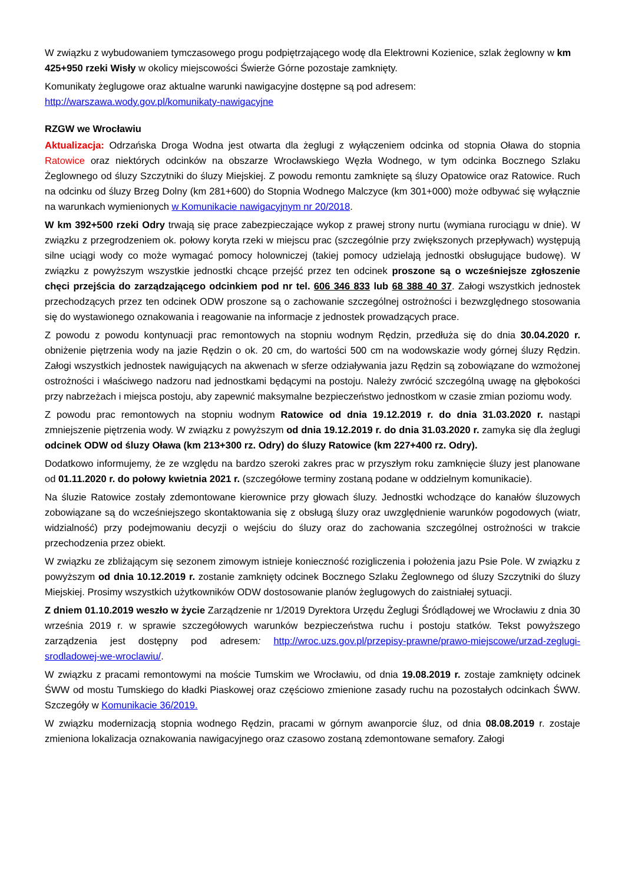W związku z wybudowaniem tymczasowego progu podpiętrzającego wodę dla Elektrowni Kozienice, szlak żeglowny w km 425+950 rzeki Wisły w okolicy miejscowości Świerże Górne pozostaje zamknięty.
Komunikaty żeglugowe oraz aktualne warunki nawigacyjne dostępne są pod adresem:
http://warszawa.wody.gov.pl/komunikaty-nawigacyjne
RZGW we Wrocławiu
Aktualizacja: Odrzańska Droga Wodna jest otwarta dla żeglugi z wyłączeniem odcinka od stopnia Oława do stopnia Ratowice oraz niektórych odcinków na obszarze Wrocławskiego Węzła Wodnego, w tym odcinka Bocznego Szlaku Żeglownego od śluzy Szczytniki do śluzy Miejskiej. Z powodu remontu zamknięte są śluzy Opatowice oraz Ratowice. Ruch na odcinku od śluzy Brzeg Dolny (km 281+600) do Stopnia Wodnego Malczyce (km 301+000) może odbywać się wyłącznie na warunkach wymienionych w Komunikacie nawigacyjnym nr 20/2018.
W km 392+500 rzeki Odry trwają się prace zabezpieczające wykop z prawej strony nurtu (wymiana rurociągu w dnie). W związku z przegrodzeniem ok. połowy koryta rzeki w miejscu prac (szczególnie przy zwiększonych przepływach) występują silne uciągi wody co może wymagać pomocy holowniczej (takiej pomocy udzielają jednostki obsługujące budowę). W związku z powyższym wszystkie jednostki chcące przejść przez ten odcinek proszone są o wcześniejsze zgłoszenie chęci przejścia do zarządzającego odcinkiem pod nr tel. 606 346 833 lub 68 388 40 37. Załogi wszystkich jednostek przechodzących przez ten odcinek ODW proszone są o zachowanie szczególnej ostrożności i bezwzględnego stosowania się do wystawionego oznakowania i reagowanie na informacje z jednostek prowadzących prace.
Z powodu z powodu kontynuacji prac remontowych na stopniu wodnym Rędzin, przedłuża się do dnia 30.04.2020 r. obniżenie piętrzenia wody na jazie Rędzin o ok. 20 cm, do wartości 500 cm na wodowskazie wody górnej śluzy Rędzin. Załogi wszystkich jednostek nawigujących na akwenach w sferze odziaływania jazu Rędzin są zobowiązane do wzmożonej ostrożności i właściwego nadzoru nad jednostkami będącymi na postoju. Należy zwrócić szczególną uwagę na głębokości przy nabrzeżach i miejsca postoju, aby zapewnić maksymalne bezpieczeństwo jednostkom w czasie zmian poziomu wody.
Z powodu prac remontowych na stopniu wodnym Ratowice od dnia 19.12.2019 r. do dnia 31.03.2020 r. nastąpi zmniejszenie piętrzenia wody. W związku z powyższym od dnia 19.12.2019 r. do dnia 31.03.2020 r. zamyka się dla żeglugi odcinek ODW od śluzy Oława (km 213+300 rz. Odry) do śluzy Ratowice (km 227+400 rz. Odry).
Dodatkowo informujemy, że ze względu na bardzo szeroki zakres prac w przyszłym roku zamknięcie śluzy jest planowane od 01.11.2020 r. do połowy kwietnia 2021 r. (szczegółowe terminy zostaną podane w oddzielnym komunikacie).
Na śluzie Ratowice zostały zdemontowane kierownice przy głowach śluzy. Jednostki wchodzące do kanałów śluzowych zobowiązane są do wcześniejszego skontaktowania się z obsługą śluzy oraz uwzględnienie warunków pogodowych (wiatr, widzialność) przy podejmowaniu decyzji o wejściu do śluzy oraz do zachowania szczególnej ostrożności w trakcie przechodzenia przez obiekt.
W związku ze zbliżającym się sezonem zimowym istnieje konieczność rozigliczenia i położenia jazu Psie Pole. W związku z powyższym od dnia 10.12.2019 r. zostanie zamknięty odcinek Bocznego Szlaku Żeglownego od śluzy Szczytniki do śluzy Miejskiej. Prosimy wszystkich użytkowników ODW dostosowanie planów żeglugowych do zaistniałej sytuacji.
Z dniem 01.10.2019 weszło w życie Zarządzenie nr 1/2019 Dyrektora Urzędu Żeglugi Śródlądowej we Wrocławiu z dnia 30 września 2019 r. w sprawie szczegółowych warunków bezpieczeństwa ruchu i postoju statków. Tekst powyższego zarządzenia jest dostępny pod adresem: http://wroc.uzs.gov.pl/przepisy-prawne/prawo-miejscowe/urzad-zeglugi-srodladowej-we-wroclawiu/.
W związku z pracami remontowymi na moście Tumskim we Wrocławiu, od dnia 19.08.2019 r. zostaje zamknięty odcinek ŚWW od mostu Tumskiego do kładki Piaskowej oraz częściowo zmienione zasady ruchu na pozostałych odcinkach ŚWW. Szczegóły w Komunikacie 36/2019.
W związku modernizacją stopnia wodnego Rędzin, pracami w górnym awanporcie śluz, od dnia 08.08.2019 r. zostaje zmieniona lokalizacja oznakowania nawigacyjnego oraz czasowo zostaną zdemontowane semafory. Załogi